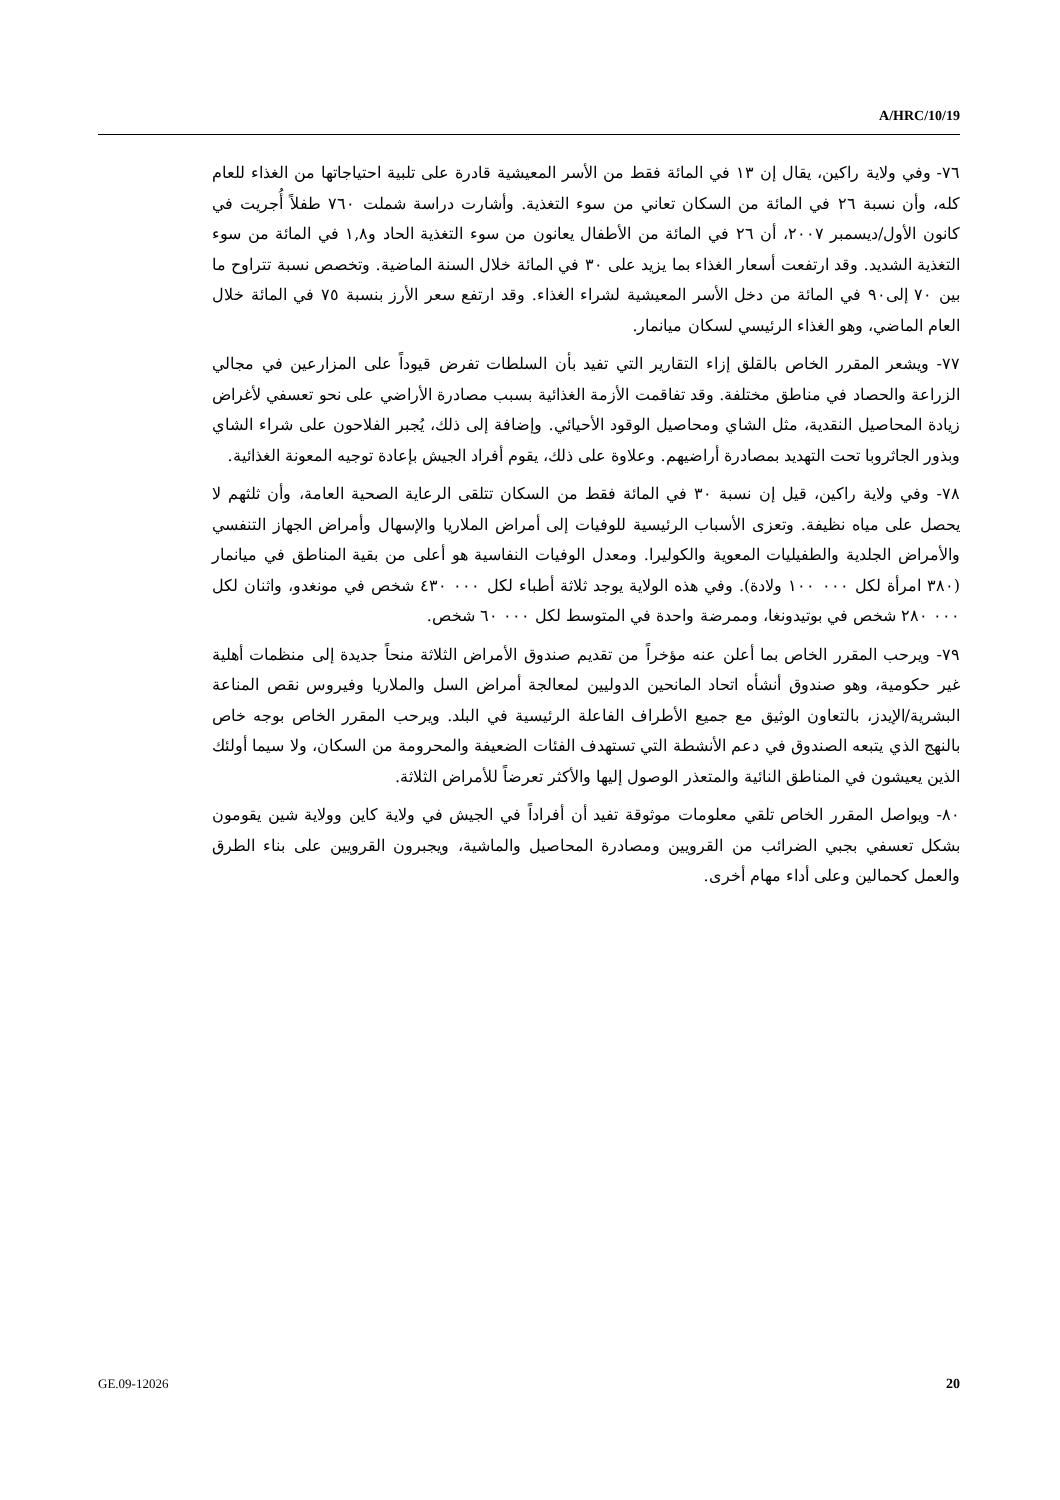A/HRC/10/19
٧٦- وفي ولاية راكين، يقال إن ١٣ في المائة فقط من الأسر المعيشية قادرة على تلبية احتياجاتها من الغذاء للعام كله، وأن نسبة ٢٦ في المائة من السكان تعاني من سوء التغذية. وأشارت دراسة شملت ٧٦٠ طفلاً أُجريت في كانون الأول/ديسمبر ٢٠٠٧، أن ٢٦ في المائة من الأطفال يعانون من سوء التغذية الحاد و١,٨ في المائة من سوء التغذية الشديد. وقد ارتفعت أسعار الغذاء بما يزيد على ٣٠ في المائة خلال السنة الماضية. وتخصص نسبة تتراوح ما بين ٧٠ إلى٩٠ في المائة من دخل الأسر المعيشية لشراء الغذاء. وقد ارتفع سعر الأرز بنسبة ٧٥ في المائة خلال العام الماضي، وهو الغذاء الرئيسي لسكان ميانمار.
٧٧- ويشعر المقرر الخاص بالقلق إزاء التقارير التي تفيد بأن السلطات تفرض قيوداً على المزارعين في مجالي الزراعة والحصاد في مناطق مختلفة. وقد تفاقمت الأزمة الغذائية بسبب مصادرة الأراضي على نحو تعسفي لأغراض زيادة المحاصيل النقدية، مثل الشاي ومحاصيل الوقود الأحيائي. وإضافة إلى ذلك، يُجبر الفلاحون على شراء الشاي وبذور الجاثروبا تحت التهديد بمصادرة أراضيهم. وعلاوة على ذلك، يقوم أفراد الجيش بإعادة توجيه المعونة الغذائية.
٧٨- وفي ولاية راكين، قيل إن نسبة ٣٠ في المائة فقط من السكان تتلقى الرعاية الصحية العامة، وأن ثلثهم لا يحصل على مياه نظيفة. وتعزى الأسباب الرئيسية للوفيات إلى أمراض الملاريا والإسهال وأمراض الجهاز التنفسي والأمراض الجلدية والطفيليات المعوية والكوليرا. ومعدل الوفيات النفاسية هو أعلى من بقية المناطق في ميانمار (٣٨٠ امرأة لكل ٠٠٠ ١٠٠ ولادة). وفي هذه الولاية يوجد ثلاثة أطباء لكل ٠٠٠ ٤٣٠ شخص في مونغدو، واثنان لكل ٠٠٠ ٢٨٠ شخص في بوتيدونغا، وممرضة واحدة في المتوسط لكل ٠٠٠ ٦٠ شخص.
٧٩- ويرحب المقرر الخاص بما أعلن عنه مؤخراً من تقديم صندوق الأمراض الثلاثة منحاً جديدة إلى منظمات أهلية غير حكومية، وهو صندوق أنشأه اتحاد المانحين الدوليين لمعالجة أمراض السل والملاريا وفيروس نقص المناعة البشرية/الإيدز، بالتعاون الوثيق مع جميع الأطراف الفاعلة الرئيسية في البلد. ويرحب المقرر الخاص بوجه خاص بالنهج الذي يتبعه الصندوق في دعم الأنشطة التي تستهدف الفئات الضعيفة والمحرومة من السكان، ولا سيما أولئك الذين يعيشون في المناطق النائية والمتعذر الوصول إليها والأكثر تعرضاً للأمراض الثلاثة.
٨٠- ويواصل المقرر الخاص تلقي معلومات موثوقة تفيد أن أفراداً في الجيش في ولاية كاين وولاية شين يقومون بشكل تعسفي بجبي الضرائب من القرويين ومصادرة المحاصيل والماشية، ويجبرون القرويين على بناء الطرق والعمل كحمالين وعلى أداء مهام أخرى.
GE.09-12026 20